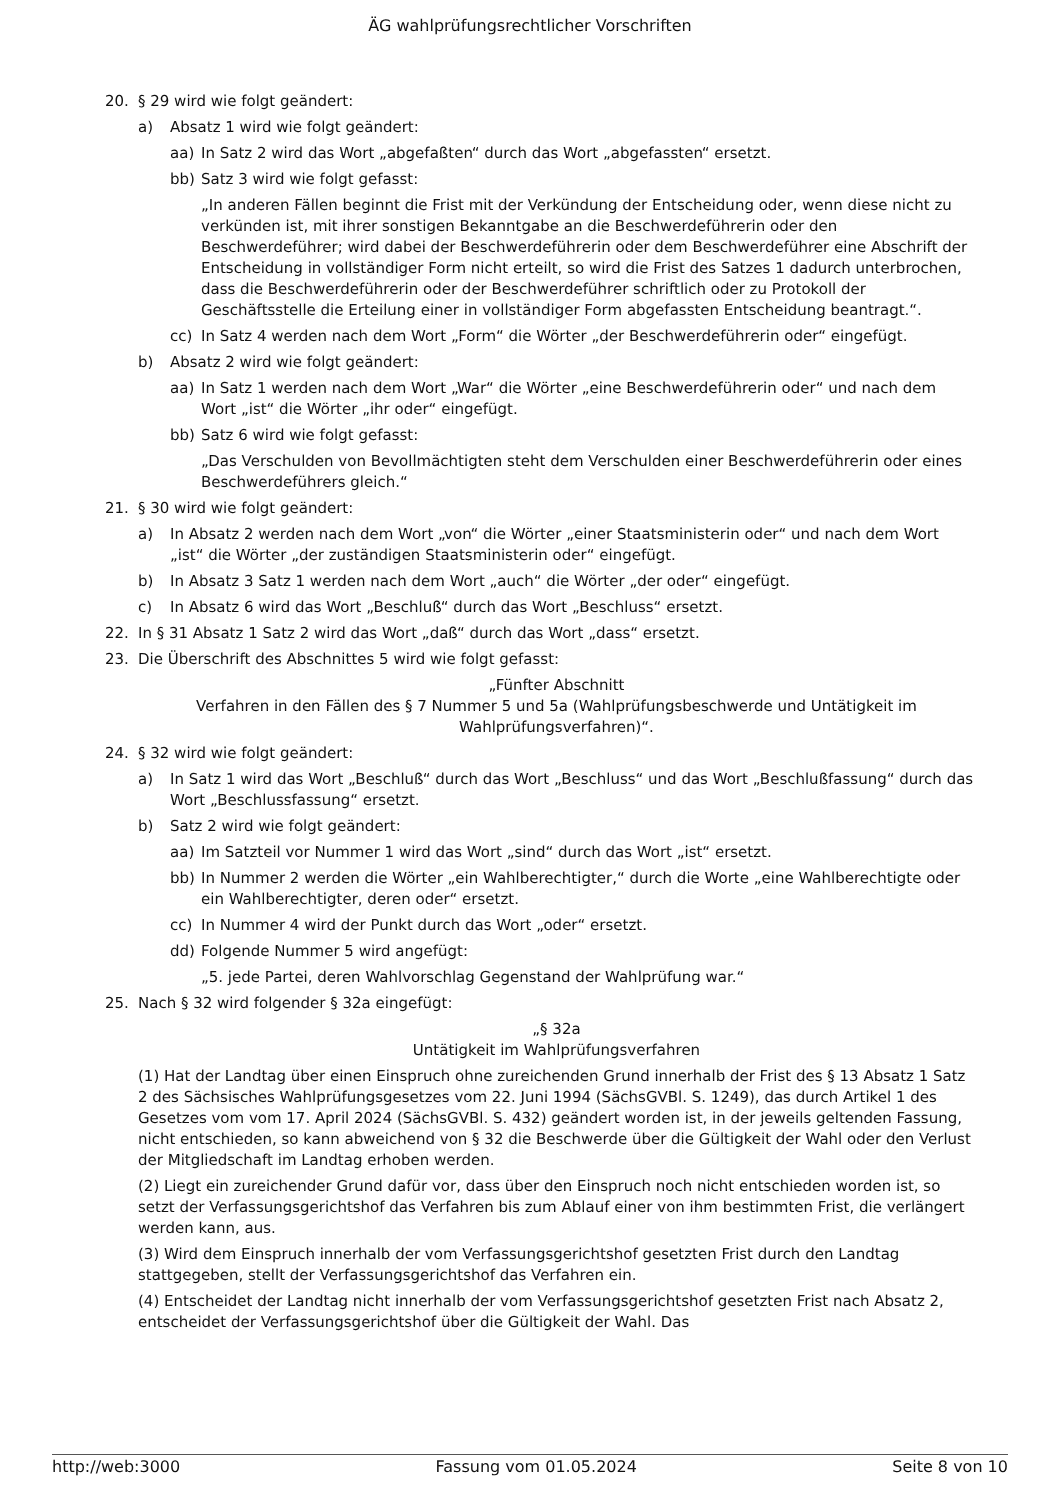ÄG wahlprüfungsrechtlicher Vorschriften
20. § 29 wird wie folgt geändert:
a) Absatz 1 wird wie folgt geändert:
aa) In Satz 2 wird das Wort „abgefaßten“ durch das Wort „abgefassten“ ersetzt.
bb) Satz 3 wird wie folgt gefasst:
„In anderen Fällen beginnt die Frist mit der Verkündung der Entscheidung oder, wenn diese nicht zu verkünden ist, mit ihrer sonstigen Bekanntgabe an die Beschwerdeführerin oder den Beschwerdeführer; wird dabei der Beschwerdeführerin oder dem Beschwerdeführer eine Abschrift der Entscheidung in vollständiger Form nicht erteilt, so wird die Frist des Satzes 1 dadurch unterbrochen, dass die Beschwerdeführerin oder der Beschwerdeführer schriftlich oder zu Protokoll der Geschäftsstelle die Erteilung einer in vollständiger Form abgefassten Entscheidung beantragt.“.
cc) In Satz 4 werden nach dem Wort „Form“ die Wörter „der Beschwerdeführerin oder“ eingefügt.
b) Absatz 2 wird wie folgt geändert:
aa) In Satz 1 werden nach dem Wort „War“ die Wörter „eine Beschwerdeführerin oder“ und nach dem Wort „ist“ die Wörter „ihr oder“ eingefügt.
bb) Satz 6 wird wie folgt gefasst:
„Das Verschulden von Bevollmächtigten steht dem Verschulden einer Beschwerdeführerin oder eines Beschwerdeführers gleich.“
21. § 30 wird wie folgt geändert:
a) In Absatz 2 werden nach dem Wort „von“ die Wörter „einer Staatsministerin oder“ und nach dem Wort „ist“ die Wörter „der zuständigen Staatsministerin oder“ eingefügt.
b) In Absatz 3 Satz 1 werden nach dem Wort „auch“ die Wörter „der oder“ eingefügt.
c) In Absatz 6 wird das Wort „Beschluß“ durch das Wort „Beschluss“ ersetzt.
22. In § 31 Absatz 1 Satz 2 wird das Wort „daß“ durch das Wort „dass“ ersetzt.
23. Die Überschrift des Abschnittes 5 wird wie folgt gefasst:
„Fünfter Abschnitt
Verfahren in den Fällen des § 7 Nummer 5 und 5a (Wahlprüfungsbeschwerde und Untätigkeit im Wahlprüfungsverfahren)“.
24. § 32 wird wie folgt geändert:
a) In Satz 1 wird das Wort „Beschluß“ durch das Wort „Beschluss“ und das Wort „Beschlußfassung“ durch das Wort „Beschlussfassung“ ersetzt.
b) Satz 2 wird wie folgt geändert:
aa) Im Satzteil vor Nummer 1 wird das Wort „sind“ durch das Wort „ist“ ersetzt.
bb) In Nummer 2 werden die Wörter „ein Wahlberechtigter,“ durch die Worte „eine Wahlberechtigte oder ein Wahlberechtigter, deren oder“ ersetzt.
cc) In Nummer 4 wird der Punkt durch das Wort „oder“ ersetzt.
dd) Folgende Nummer 5 wird angefügt:
„5. jede Partei, deren Wahlvorschlag Gegenstand der Wahlprüfung war.“
25. Nach § 32 wird folgender § 32a eingefügt:
„§ 32a
Untätigkeit im Wahlprüfungsverfahren
(1) Hat der Landtag über einen Einspruch ohne zureichenden Grund innerhalb der Frist des § 13 Absatz 1 Satz 2 des Sächsisches Wahlprüfungsgesetzes vom 22. Juni 1994 (SächsGVBl. S. 1249), das durch Artikel 1 des Gesetzes vom vom 17. April 2024 (SächsGVBl. S. 432) geändert worden ist, in der jeweils geltenden Fassung, nicht entschieden, so kann abweichend von § 32 die Beschwerde über die Gültigkeit der Wahl oder den Verlust der Mitgliedschaft im Landtag erhoben werden.
(2) Liegt ein zureichender Grund dafür vor, dass über den Einspruch noch nicht entschieden worden ist, so setzt der Verfassungsgerichtshof das Verfahren bis zum Ablauf einer von ihm bestimmten Frist, die verlängert werden kann, aus.
(3) Wird dem Einspruch innerhalb der vom Verfassungsgerichtshof gesetzten Frist durch den Landtag stattgegeben, stellt der Verfassungsgerichtshof das Verfahren ein.
(4) Entscheidet der Landtag nicht innerhalb der vom Verfassungsgerichtshof gesetzten Frist nach Absatz 2, entscheidet der Verfassungsgerichtshof über die Gültigkeit der Wahl. Das
http://web:3000 Fassung vom 01.05.2024 Seite 8 von 10